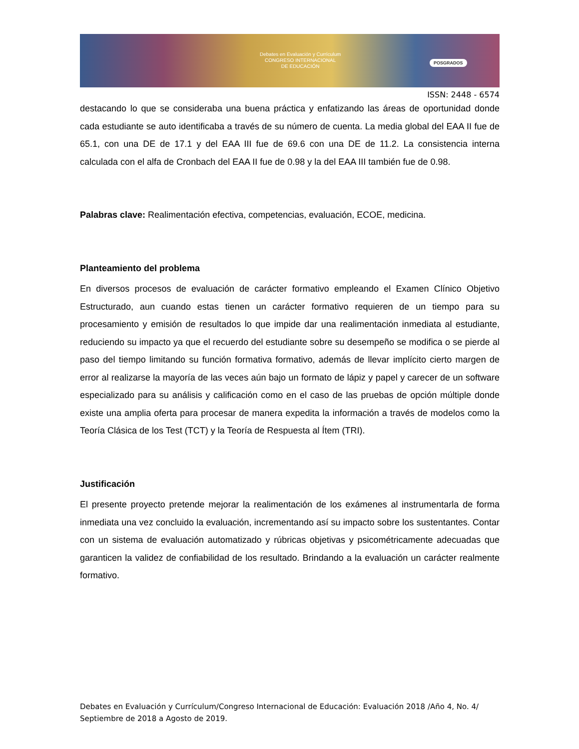Debates en Evaluación y Currículum
CONGRESO INTERNACIONAL
DE EDUCACIÓN
POSGRADOS
ISSN: 2448 - 6574
destacando lo que se consideraba una buena práctica y enfatizando las áreas de oportunidad donde cada estudiante se auto identificaba a través de su número de cuenta. La media global del EAA II fue de 65.1, con una DE de 17.1 y del EAA III fue de 69.6 con una DE de 11.2. La consistencia interna calculada con el alfa de Cronbach del EAA II fue de 0.98 y la del EAA III también fue de 0.98.
Palabras clave: Realimentación efectiva, competencias, evaluación, ECOE, medicina.
Planteamiento del problema
En diversos procesos de evaluación de carácter formativo empleando el Examen Clínico Objetivo Estructurado, aun cuando estas tienen un carácter formativo requieren de un tiempo para su procesamiento y emisión de resultados lo que impide dar una realimentación inmediata al estudiante, reduciendo su impacto ya que el recuerdo del estudiante sobre su desempeño se modifica o se pierde al paso del tiempo limitando su función formativa formativo, además de llevar implícito cierto margen de error al realizarse la mayoría de las veces aún bajo un formato de lápiz y papel y carecer de un software especializado para su análisis y calificación como en el caso de las pruebas de opción múltiple donde existe una amplia oferta para procesar de manera expedita la información a través de modelos como la Teoría Clásica de los Test (TCT) y la Teoría de Respuesta al Ítem (TRI).
Justificación
El presente proyecto pretende mejorar la realimentación de los exámenes al instrumentarla de forma inmediata una vez concluido la evaluación, incrementando así su impacto sobre los sustentantes. Contar con un sistema de evaluación automatizado y rúbricas objetivas y psicométricamente adecuadas que garanticen la validez de confiabilidad de los resultado. Brindando a la evaluación un carácter realmente formativo.
Debates en Evaluación y Currículum/Congreso Internacional de Educación: Evaluación 2018 /Año 4, No. 4/ Septiembre de 2018 a Agosto de 2019.